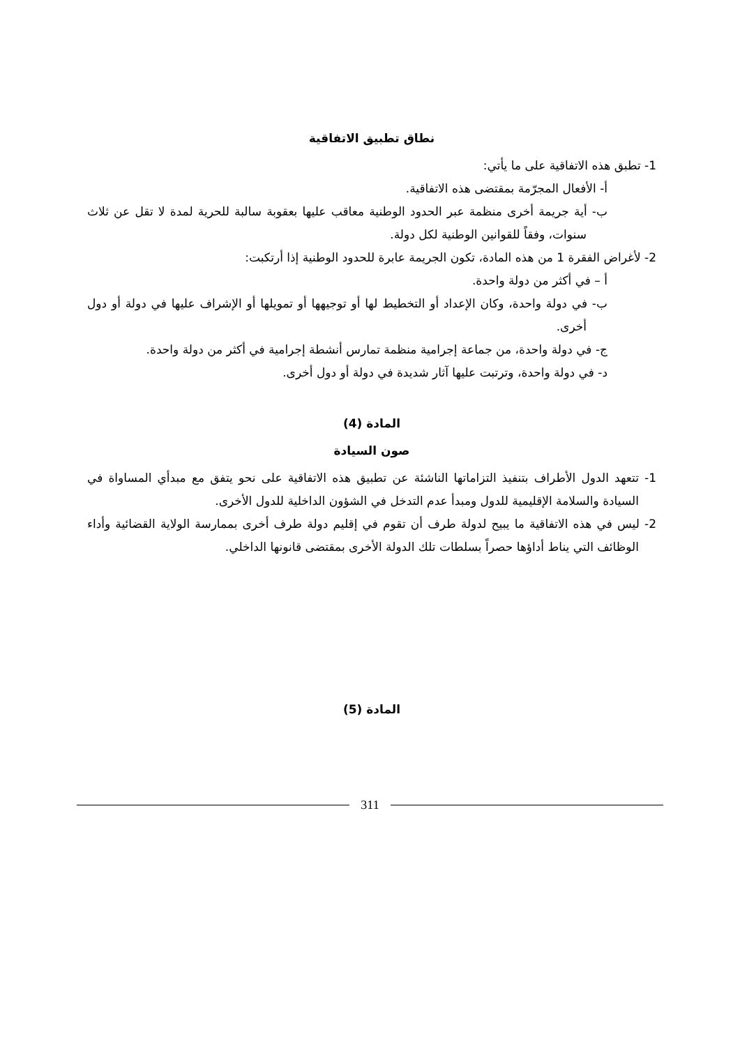نطاق تطبيق الاتفاقية
1- تطبق هذه الاتفاقية على ما يأتي:
أ- الأفعال المجرّمة بمقتضى هذه الاتفاقية.
ب- أية جريمة أخرى منظمة عبر الحدود الوطنية معاقب عليها بعقوبة سالبة للحرية لمدة لا تقل عن ثلاث سنوات، وفقاً للقوانين الوطنية لكل دولة.
2- لأغراض الفقرة 1 من هذه المادة، تكون الجريمة عابرة للحدود الوطنية إذا أرتكبت:
أ – في أكثر من دولة واحدة.
ب- في دولة واحدة، وكان الإعداد أو التخطيط لها أو توجيهها أو تمويلها أو الإشراف عليها في دولة أو دول أخرى.
ج- في دولة واحدة، من جماعة إجرامية منظمة تمارس أنشطة إجرامية في أكثر من دولة واحدة.
د- في دولة واحدة، وترتبت عليها آثار شديدة في دولة أو دول أخرى.
المادة (4)
صون السيادة
1- تتعهد الدول الأطراف بتنفيذ التزاماتها الناشئة عن تطبيق هذه الاتفاقية على نحو يتفق مع مبدأي المساواة في السيادة والسلامة الإقليمية للدول ومبدأ عدم التدخل في الشؤون الداخلية للدول الأخرى.
2- ليس في هذه الاتفاقية ما يبيح لدولة طرف أن تقوم في إقليم دولة طرف أخرى بممارسة الولاية القضائية وأداء الوظائف التي يناط أداؤها حصراً بسلطات تلك الدولة الأخرى بمقتضى قانونها الداخلي.
المادة (5)
311